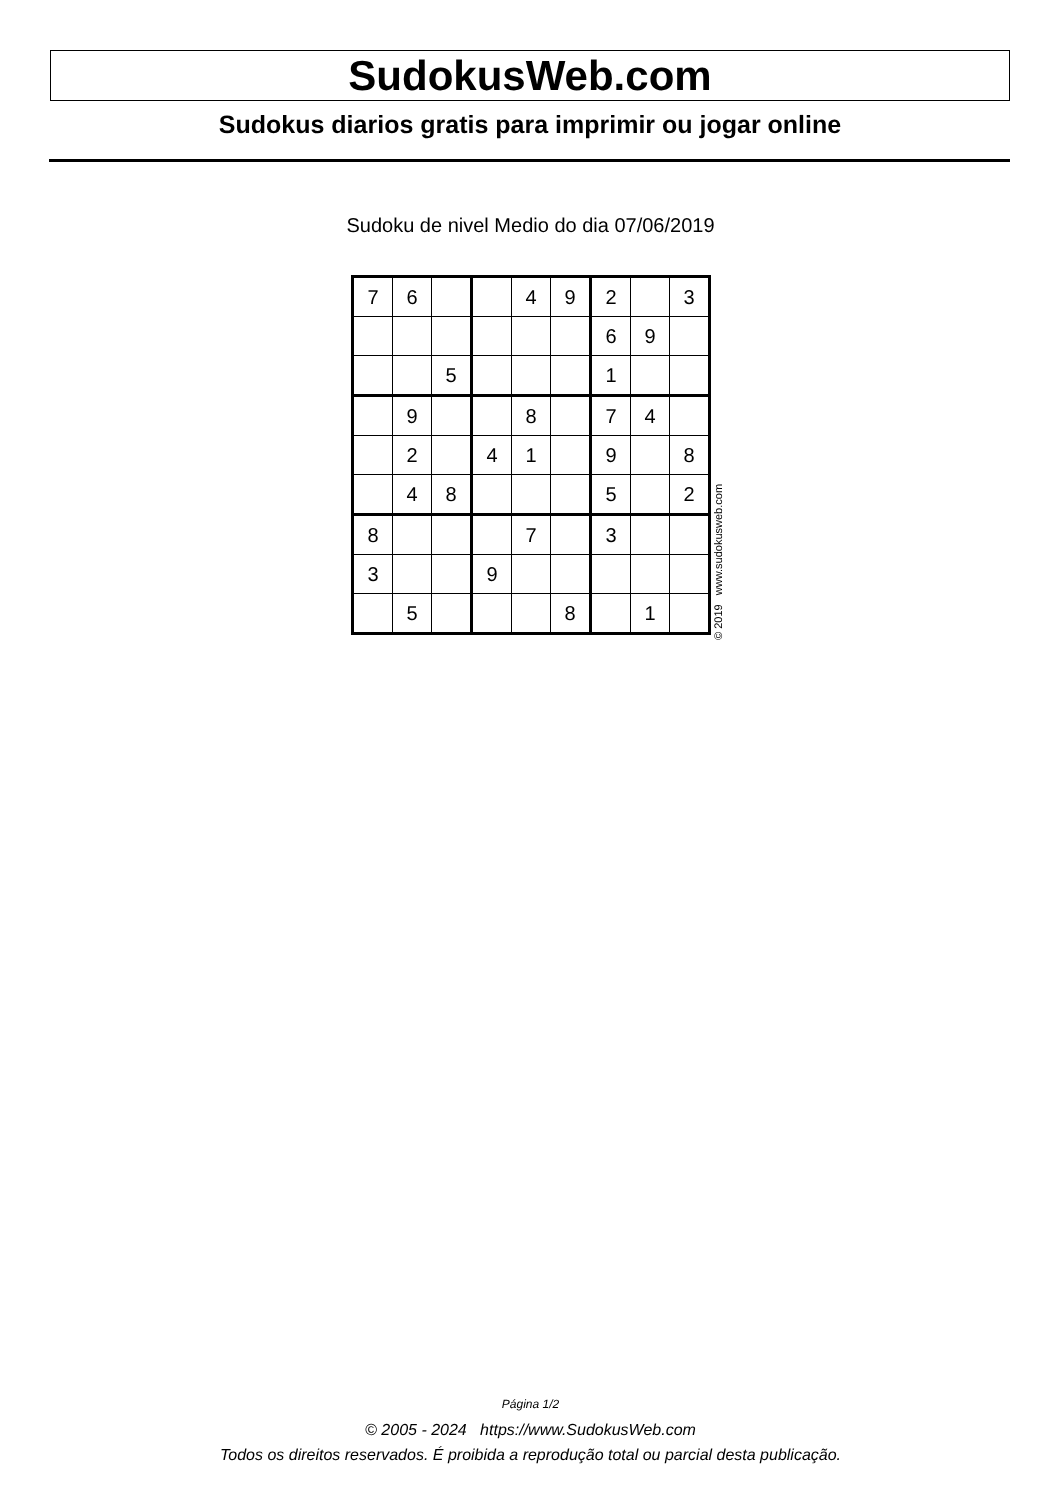SudokusWeb.com
Sudokus diarios gratis para imprimir ou jogar online
Sudoku de nivel Medio do dia 07/06/2019
| 7 | 6 | | | 4 | 9 | 2 | | 3 |
| | | | | | | 6 | 9 | |
| | | 5 | | | | 1 | | |
| | 9 | | | 8 | | 7 | 4 | |
| | 2 | | 4 | 1 | | 9 | | 8 |
| | 4 | 8 | | | | 5 | | 2 |
| 8 | | | | 7 | | 3 | | |
| 3 | | | 9 | | | | | |
| | 5 | | | | 8 | | 1 | |
© 2019 www.sudokusweb.com
Página 1/2
© 2005 - 2024 https://www.SudokusWeb.com
Todos os direitos reservados. É proibida a reprodução total ou parcial desta publicação.